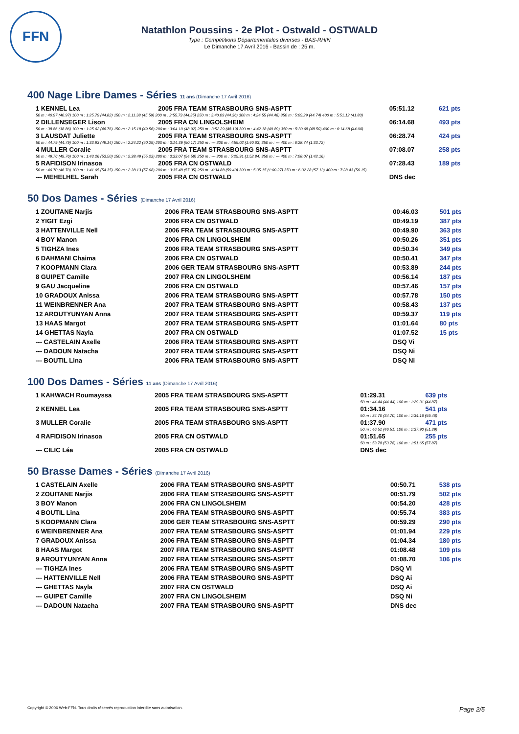FFN
Natathlon Poussins - 2e Plot - Ostwald - OSTWALD
Type : Compétitions Départementales diverses - BAS-RHIN
Le Dimanche 17 Avril 2016 - Bassin de : 25 m.
400 Nage Libre Dames - Séries 11 ans (Dimanche 17 Avril 2016)
| 1 KENNEL Lea | 2005 FRA TEAM STRASBOURG SNS-ASPTT | 05:51.12 | 621 pts |
| 50 m : 40.97 (40.97) 100 m : 1:25.79 (44.82) 150 m : 2:11.38 (45.59) 200 m : 2:55.73 (44.35) 250 m : 3:40.09 (44.36) 300 m : 4:24.55 (44.46) 350 m : 5:09.29 (44.74) 400 m : 5:51.12 (41.83) | | | |
| 2 DILLENSEGER Lison | 2005 FRA CN LINGOLSHEIM | 06:14.68 | 493 pts |
| 50 m : 38.86 (38.86) 100 m : 1:25.62 (46.76) 150 m : 2:15.18 (49.56) 200 m : 3:04.10 (48.92) 250 m : 3:52.29 (48.19) 300 m : 4:42.18 (49.89) 350 m : 5:30.68 (48.50) 400 m : 6:14.68 (44.00) | | | |
| 3 LAUSDAT Juliette | 2005 FRA TEAM STRASBOURG SNS-ASPTT | 06:28.74 | 424 pts |
| 50 m : 44.79 (44.79) 100 m : 1:33.93 (49.14) 150 m : 2:24.22 (50.29) 200 m : 3:14.39 (50.17) 250 m : --- 300 m : 4:55.02 (1:40.63) 350 m : --- 400 m : 6:28.74 (1:33.72) | | | |
| 4 MULLER Coralie | 2005 FRA TEAM STRASBOURG SNS-ASPTT | 07:08.07 | 258 pts |
| 50 m : 49.76 (49.76) 100 m : 1:43.26 (53.50) 150 m : 2:38.49 (55.23) 200 m : 3:33.07 (54.58) 250 m : --- 300 m : 5:25.91 (1:52.84) 350 m : --- 400 m : 7:08.07 (1:42.16) | | | |
| 5 RAFIDISON Irinasoa | 2005 FRA CN OSTWALD | 07:28.43 | 189 pts |
| 50 m : 46.70 (46.70) 100 m : 1:41.05 (54.35) 150 m : 2:38.13 (57.08) 200 m : 3:35.48 (57.35) 250 m : 4:34.88 (59.40) 300 m : 5:35.15 (1:00.27) 350 m : 6:32.28 (57.13) 400 m : 7:28.43 (56.15) | | | |
| --- MEHELHEL Sarah | 2005 FRA CN OSTWALD | DNS dec | |
50 Dos Dames - Séries (Dimanche 17 Avril 2016)
| 1 ZOUITANE Narjis | 2006 FRA TEAM STRASBOURG SNS-ASPTT | 00:46.03 | 501 pts |
| 2 YIGIT Ezgi | 2006 FRA CN OSTWALD | 00:49.19 | 387 pts |
| 3 HATTENVILLE Nell | 2006 FRA TEAM STRASBOURG SNS-ASPTT | 00:49.90 | 363 pts |
| 4 BOY Manon | 2006 FRA CN LINGOLSHEIM | 00:50.26 | 351 pts |
| 5 TIGHZA Ines | 2006 FRA TEAM STRASBOURG SNS-ASPTT | 00:50.34 | 349 pts |
| 6 DAHMANI Chaima | 2006 FRA CN OSTWALD | 00:50.41 | 347 pts |
| 7 KOOPMANN Clara | 2006 GER TEAM STRASBOURG SNS-ASPTT | 00:53.89 | 244 pts |
| 8 GUIPET Camille | 2007 FRA CN LINGOLSHEIM | 00:56.14 | 187 pts |
| 9 GAU Jacqueline | 2006 FRA CN OSTWALD | 00:57.46 | 157 pts |
| 10 GRADOUX Anissa | 2006 FRA TEAM STRASBOURG SNS-ASPTT | 00:57.78 | 150 pts |
| 11 WEINBRENNER Ana | 2007 FRA TEAM STRASBOURG SNS-ASPTT | 00:58.43 | 137 pts |
| 12 AROUTYUNYAN Anna | 2007 FRA TEAM STRASBOURG SNS-ASPTT | 00:59.37 | 119 pts |
| 13 HAAS Margot | 2007 FRA TEAM STRASBOURG SNS-ASPTT | 01:01.64 | 80 pts |
| 14 GHETTAS Nayla | 2007 FRA CN OSTWALD | 01:07.52 | 15 pts |
| --- CASTELAIN Axelle | 2006 FRA TEAM STRASBOURG SNS-ASPTT | DSQ Vi | |
| --- DADOUN Natacha | 2007 FRA TEAM STRASBOURG SNS-ASPTT | DSQ Ni | |
| --- BOUTIL Lina | 2006 FRA TEAM STRASBOURG SNS-ASPTT | DSQ Ni | |
100 Dos Dames - Séries 11 ans (Dimanche 17 Avril 2016)
| 1 KAHWACH Roumayssa | 2005 FRA TEAM STRASBOURG SNS-ASPTT | 01:29.31 | 639 pts |
| | | 50 m : 44.44 (44.44) 100 m : 1:29.31 (44.87) | |
| 2 KENNEL Lea | 2005 FRA TEAM STRASBOURG SNS-ASPTT | 01:34.16 | 541 pts |
| | | 50 m : 34.70 (34.70) 100 m : 1:34.16 (59.46) | |
| 3 MULLER Coralie | 2005 FRA TEAM STRASBOURG SNS-ASPTT | 01:37.90 | 471 pts |
| | | 50 m : 46.51 (46.51) 100 m : 1:37.90 (51.39) | |
| 4 RAFIDISON Irinasoa | 2005 FRA CN OSTWALD | 01:51.65 | 255 pts |
| | | 50 m : 53.78 (53.78) 100 m : 1:51.65 (57.87) | |
| --- CILIC Léa | 2005 FRA CN OSTWALD | DNS dec | |
50 Brasse Dames - Séries (Dimanche 17 Avril 2016)
| 1 CASTELAIN Axelle | 2006 FRA TEAM STRASBOURG SNS-ASPTT | 00:50.71 | 538 pts |
| 2 ZOUITANE Narjis | 2006 FRA TEAM STRASBOURG SNS-ASPTT | 00:51.79 | 502 pts |
| 3 BOY Manon | 2006 FRA CN LINGOLSHEIM | 00:54.20 | 428 pts |
| 4 BOUTIL Lina | 2006 FRA TEAM STRASBOURG SNS-ASPTT | 00:55.74 | 383 pts |
| 5 KOOPMANN Clara | 2006 GER TEAM STRASBOURG SNS-ASPTT | 00:59.29 | 290 pts |
| 6 WEINBRENNER Ana | 2007 FRA TEAM STRASBOURG SNS-ASPTT | 01:01.94 | 229 pts |
| 7 GRADOUX Anissa | 2006 FRA TEAM STRASBOURG SNS-ASPTT | 01:04.34 | 180 pts |
| 8 HAAS Margot | 2007 FRA TEAM STRASBOURG SNS-ASPTT | 01:08.48 | 109 pts |
| 9 AROUTYUNYAN Anna | 2007 FRA TEAM STRASBOURG SNS-ASPTT | 01:08.70 | 106 pts |
| --- TIGHZA Ines | 2006 FRA TEAM STRASBOURG SNS-ASPTT | DSQ Vi | |
| --- HATTENVILLE Nell | 2006 FRA TEAM STRASBOURG SNS-ASPTT | DSQ Ai | |
| --- GHETTAS Nayla | 2007 FRA CN OSTWALD | DSQ Ai | |
| --- GUIPET Camille | 2007 FRA CN LINGOLSHEIM | DSQ Ni | |
| --- DADOUN Natacha | 2007 FRA TEAM STRASBOURG SNS-ASPTT | DNS dec | |
Copyright © 2006 Web-FFN. Tous droits réservés reproduction interdite sans autorisation. Page 2/5